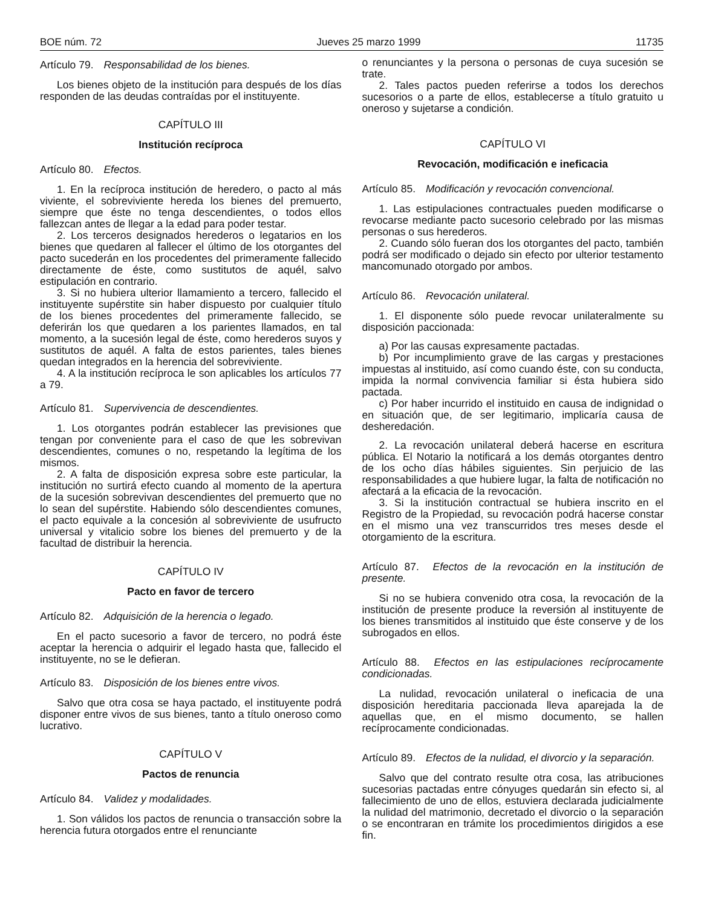BOE núm. 72 Jueves 25 marzo 1999 11735
Artículo 79. Responsabilidad de los bienes.
Los bienes objeto de la institución para después de los días responden de las deudas contraídas por el instituyente.
CAPÍTULO III
Institución recíproca
Artículo 80. Efectos.
1. En la recíproca institución de heredero, o pacto al más viviente, el sobreviviente hereda los bienes del premuerto, siempre que éste no tenga descendientes, o todos ellos fallezcan antes de llegar a la edad para poder testar.
2. Los terceros designados herederos o legatarios en los bienes que quedaren al fallecer el último de los otorgantes del pacto sucederán en los procedentes del primeramente fallecido directamente de éste, como sustitutos de aquél, salvo estipulación en contrario.
3. Si no hubiera ulterior llamamiento a tercero, fallecido el instituyente supérstite sin haber dispuesto por cualquier título de los bienes procedentes del primeramente fallecido, se deferirán los que quedaren a los parientes llamados, en tal momento, a la sucesión legal de éste, como herederos suyos y sustitutos de aquél. A falta de estos parientes, tales bienes quedan integrados en la herencia del sobreviviente.
4. A la institución recíproca le son aplicables los artículos 77 a 79.
Artículo 81. Supervivencia de descendientes.
1. Los otorgantes podrán establecer las previsiones que tengan por conveniente para el caso de que les sobrevivan descendientes, comunes o no, respetando la legítima de los mismos.
2. A falta de disposición expresa sobre este particular, la institución no surtirá efecto cuando al momento de la apertura de la sucesión sobrevivan descendientes del premuerto que no lo sean del supérstite. Habiendo sólo descendientes comunes, el pacto equivale a la concesión al sobreviviente de usufructo universal y vitalicio sobre los bienes del premuerto y de la facultad de distribuir la herencia.
CAPÍTULO IV
Pacto en favor de tercero
Artículo 82. Adquisición de la herencia o legado.
En el pacto sucesorio a favor de tercero, no podrá éste aceptar la herencia o adquirir el legado hasta que, fallecido el instituyente, no se le defieran.
Artículo 83. Disposición de los bienes entre vivos.
Salvo que otra cosa se haya pactado, el instituyente podrá disponer entre vivos de sus bienes, tanto a título oneroso como lucrativo.
CAPÍTULO V
Pactos de renuncia
Artículo 84. Validez y modalidades.
1. Son válidos los pactos de renuncia o transacción sobre la herencia futura otorgados entre el renunciante
o renunciantes y la persona o personas de cuya sucesión se trate.
2. Tales pactos pueden referirse a todos los derechos sucesorios o a parte de ellos, establecerse a título gratuito u oneroso y sujetarse a condición.
CAPÍTULO VI
Revocación, modificación e ineficacia
Artículo 85. Modificación y revocación convencional.
1. Las estipulaciones contractuales pueden modificarse o revocarse mediante pacto sucesorio celebrado por las mismas personas o sus herederos.
2. Cuando sólo fueran dos los otorgantes del pacto, también podrá ser modificado o dejado sin efecto por ulterior testamento mancomunado otorgado por ambos.
Artículo 86. Revocación unilateral.
1. El disponente sólo puede revocar unilateralmente su disposición paccionada:
a) Por las causas expresamente pactadas.
b) Por incumplimiento grave de las cargas y prestaciones impuestas al instituido, así como cuando éste, con su conducta, impida la normal convivencia familiar si ésta hubiera sido pactada.
c) Por haber incurrido el instituido en causa de indignidad o en situación que, de ser legitimario, implicaría causa de desheredación.
2. La revocación unilateral deberá hacerse en escritura pública. El Notario la notificará a los demás otorgantes dentro de los ocho días hábiles siguientes. Sin perjuicio de las responsabilidades a que hubiere lugar, la falta de notificación no afectará a la eficacia de la revocación.
3. Si la institución contractual se hubiera inscrito en el Registro de la Propiedad, su revocación podrá hacerse constar en el mismo una vez transcurridos tres meses desde el otorgamiento de la escritura.
Artículo 87. Efectos de la revocación en la institución de presente.
Si no se hubiera convenido otra cosa, la revocación de la institución de presente produce la reversión al instituyente de los bienes transmitidos al instituido que éste conserve y de los subrogados en ellos.
Artículo 88. Efectos en las estipulaciones recíprocamente condicionadas.
La nulidad, revocación unilateral o ineficacia de una disposición hereditaria paccionada lleva aparejada la de aquellas que, en el mismo documento, se hallen recíprocamente condicionadas.
Artículo 89. Efectos de la nulidad, el divorcio y la separación.
Salvo que del contrato resulte otra cosa, las atribuciones sucesorias pactadas entre cónyuges quedarán sin efecto si, al fallecimiento de uno de ellos, estuviera declarada judicialmente la nulidad del matrimonio, decretado el divorcio o la separación o se encontraran en trámite los procedimientos dirigidos a ese fin.